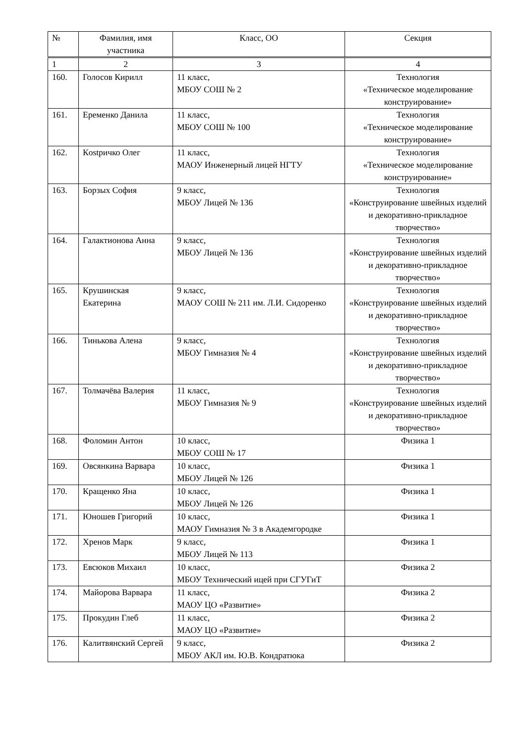| № | Фамилия, имя участника | Класс, ОО | Секция |
| --- | --- | --- | --- |
| 1 | 2 | 3 | 4 |
| 160. | Голосов Кирилл | 11 класс, МБОУ СОШ № 2 | Технология «Техническое моделирование конструирование» |
| 161. | Еременко Данила | 11 класс, МБОУ СОШ № 100 | Технология «Техническое моделирование конструирование» |
| 162. | Кostричко Олег | 11 класс, МАОУ Инженерный лицей НГТУ | Технология «Техническое моделирование конструирование» |
| 163. | Борзых София | 9 класс, МБОУ Лицей № 136 | Технология «Конструирование швейных изделий и декоративно-прикладное творчество» |
| 164. | Галактионова Анна | 9 класс, МБОУ Лицей № 136 | Технология «Конструирование швейных изделий и декоративно-прикладное творчество» |
| 165. | Крушинская Екатерина | 9 класс, МАОУ СОШ № 211 им. Л.И. Сидоренко | Технология «Конструирование швейных изделий и декоративно-прикладное творчество» |
| 166. | Тинькова Алена | 9 класс, МБОУ Гимназия № 4 | Технология «Конструирование швейных изделий и декоративно-прикладное творчество» |
| 167. | Толмачёва Валерия | 11 класс, МБОУ Гимназия № 9 | Технология «Конструирование швейных изделий и декоративно-прикладное творчество» |
| 168. | Фоломин Антон | 10 класс, МБОУ СОШ № 17 | Физика 1 |
| 169. | Овсянкина Варвара | 10 класс, МБОУ Лицей № 126 | Физика 1 |
| 170. | Кращенко Яна | 10 класс, МБОУ Лицей № 126 | Физика 1 |
| 171. | Юношев Григорий | 10 класс, МАОУ Гимназия № 3 в Академгородке | Физика 1 |
| 172. | Хренов Марк | 9 класс, МБОУ Лицей № 113 | Физика 1 |
| 173. | Евсюков Михаил | 10 класс, МБОУ Технический ицей при СГУГиТ | Физика 2 |
| 174. | Майорова Варвара | 11 класс, МАОУ ЦО «Развитие» | Физика 2 |
| 175. | Прокудин Глеб | 11 класс, МАОУ ЦО «Развитие» | Физика 2 |
| 176. | Калитвянский Сергей | 9 класс, МБОУ АКЛ им. Ю.В. Кондратюка | Физика 2 |